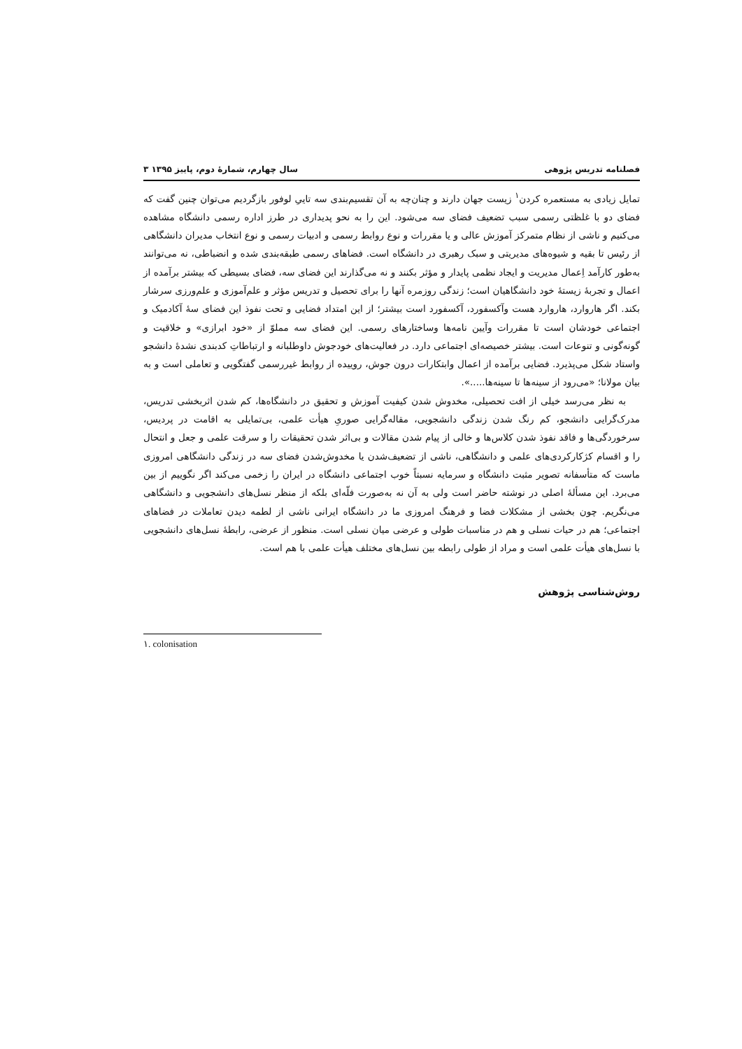فصلنامه تدریس پژوهی سال چهارم، شمارۀ دوم، پاییز ۱۳۹۵ ۳
تمایل زیادی به مستعمره کردن<sup>۱</sup> زیست جهان دارند و چنان‌چه به آن تقسیم‌بندی سه تاییِ لوفور بازگردیم می‌توان چنین گفت که فضای دو با غلظتی رسمی سبب تضعیف فضای سه می‌شود. این را به نحو پدیداری در طرز اداره رسمی دانشگاه مشاهده می‌کنیم و ناشی از نظام متمرکز آموزش عالی و یا مقررات و نوع روابط رسمی و ادبیات رسمی و نوع انتخاب مدیران دانشگاهی از رئیس تا بقیه و شیوه‌های مدیریتی و سبک رهبری در دانشگاه است. فضاهای رسمی طبقه‌بندی شده و انضباطی، نه می‌توانند به‌طور کارآمد اِعمال مدیریت و ایجاد نظمی پایدار و مؤثر بکنند و نه می‌گذارند این فضای سه، فضای بسیطی که بیشتر برآمده از اعمال و تجربۀ زیستۀ خود دانشگاهیان است؛ زندگی روزمره آنها را برای تحصیل و تدریس مؤثر و علم‌آموزی و علم‌ورزی سرشار بکند. اگر هاروارد، هاروارد هست وآکسفورد، آکسفورد است بیشتر؛ از این امتداد فضایی و تحت نفوذ این فضای سۀ آکادمیک و اجتماعی خودشان است تا مقررات وآیین نامه‌ها وساختارهای رسمی. این فضای سه مملوّ از «خود ابرازی» و خلاقیت و گونه‌گونی و تنوعات است. بیشتر خصیصه‌ای اجتماعی دارد. در فعالیت‌های خودجوش داوطلبانه و ارتباطاتِ کدبندی نشدۀ دانشجو واستاد شکل می‌پذیرد. فضایی برآمده از اعمال وابتکارات درون جوش، روییده از روابط غیررسمی گفتگویی و تعاملی است و به بیان مولانا؛ «می‌رود از سینه‌ها تا سینه‌ها.....».
به نظر می‌رسد خیلی از افت تحصیلی، مخدوش شدن کیفیت آموزش و تحقیق در دانشگاه‌ها، کم شدن اثربخشی تدریس، مدرک‌گرایی دانشجو، کم رنگ شدن زندگی دانشجویی، مقاله‌گرایی صوریِ هیأت علمی، بی‌تمایلی به اقامت در پردیس، سرخوردگی‌ها و فاقد نفوذ شدن کلاس‌ها و خالی از پیام شدن مقالات و بی‌اثر شدن تحقیقات را و سرقت علمی و جعل و انتحال را و اقسام کژکارکردی‌های علمی و دانشگاهی، ناشی از تضعیف‌شدن یا مخدوش‌شدن فضای سه در زندگی دانشگاهی امروزی ماست که متأسفانه تصویر مثبت دانشگاه و سرمایه نسبتاً خوب اجتماعی دانشگاه در ایران را زخمی می‌کند اگر نگوییم از بین می‌برد. این مسألۀ اصلی در نوشته حاضر است ولی به آن نه به‌صورت فلّه‌ای بلکه از منظر نسل‌های دانشجویی و دانشگاهی می‌نگریم. چون بخشی از مشکلات فضا و فرهنگ امروزی ما در دانشگاه ایرانی ناشی از لطمه دیدن تعاملات در فضاهای اجتماعی؛ هم در حیات نسلی و هم در مناسبات طولی و عرضی میان نسلی است. منظور از عرضی، رابطۀ نسل‌های دانشجویی با نسل‌های هیأت علمی است و مراد از طولی رابطه بین نسل‌های مختلف هیأت علمی با هم است.
روش‌شناسی پژوهش
١. colonisation